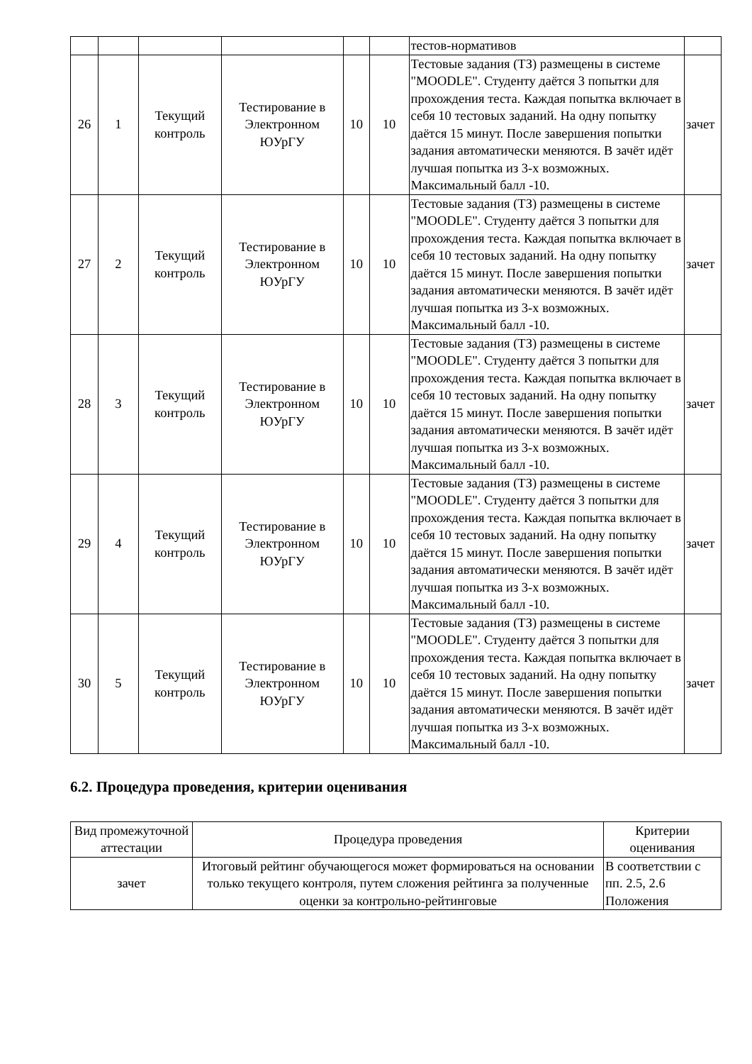| | | | | | | тестов-нормативов | |
| 26 | 1 | Текущий контроль | Тестирование в Электронном ЮУрГУ | 10 | 10 | Тестовые задания (ТЗ) размещены в системе "MOODLE". Студенту даётся 3 попытки для прохождения теста. Каждая попытка включает в себя 10 тестовых заданий. На одну попытку даётся 15 минут. После завершения попытки задания автоматически меняются. В зачёт идёт лучшая попытка из 3-х возможных. Максимальный балл -10. | зачет |
| 27 | 2 | Текущий контроль | Тестирование в Электронном ЮУрГУ | 10 | 10 | Тестовые задания (ТЗ) размещены в системе "MOODLE". Студенту даётся 3 попытки для прохождения теста. Каждая попытка включает в себя 10 тестовых заданий. На одну попытку даётся 15 минут. После завершения попытки задания автоматически меняются. В зачёт идёт лучшая попытка из 3-х возможных. Максимальный балл -10. | зачет |
| 28 | 3 | Текущий контроль | Тестирование в Электронном ЮУрГУ | 10 | 10 | Тестовые задания (ТЗ) размещены в системе "MOODLE". Студенту даётся 3 попытки для прохождения теста. Каждая попытка включает в себя 10 тестовых заданий. На одну попытку даётся 15 минут. После завершения попытки задания автоматически меняются. В зачёт идёт лучшая попытка из 3-х возможных. Максимальный балл -10. | зачет |
| 29 | 4 | Текущий контроль | Тестирование в Электронном ЮУрГУ | 10 | 10 | Тестовые задания (ТЗ) размещены в системе "MOODLE". Студенту даётся 3 попытки для прохождения теста. Каждая попытка включает в себя 10 тестовых заданий. На одну попытку даётся 15 минут. После завершения попытки задания автоматически меняются. В зачёт идёт лучшая попытка из 3-х возможных. Максимальный балл -10. | зачет |
| 30 | 5 | Текущий контроль | Тестирование в Электронном ЮУрГУ | 10 | 10 | Тестовые задания (ТЗ) размещены в системе "MOODLE". Студенту даётся 3 попытки для прохождения теста. Каждая попытка включает в себя 10 тестовых заданий. На одну попытку даётся 15 минут. После завершения попытки задания автоматически меняются. В зачёт идёт лучшая попытка из 3-х возможных. Максимальный балл -10. | зачет |
6.2. Процедура проведения, критерии оценивания
| Вид промежуточной аттестации | Процедура проведения | Критерии оценивания |
| зачет | Итоговый рейтинг обучающегося может формироваться на основании только текущего контроля, путем сложения рейтинга за полученные оценки за контрольно-рейтинговые | В соответствии с пп. 2.5, 2.6 Положения |